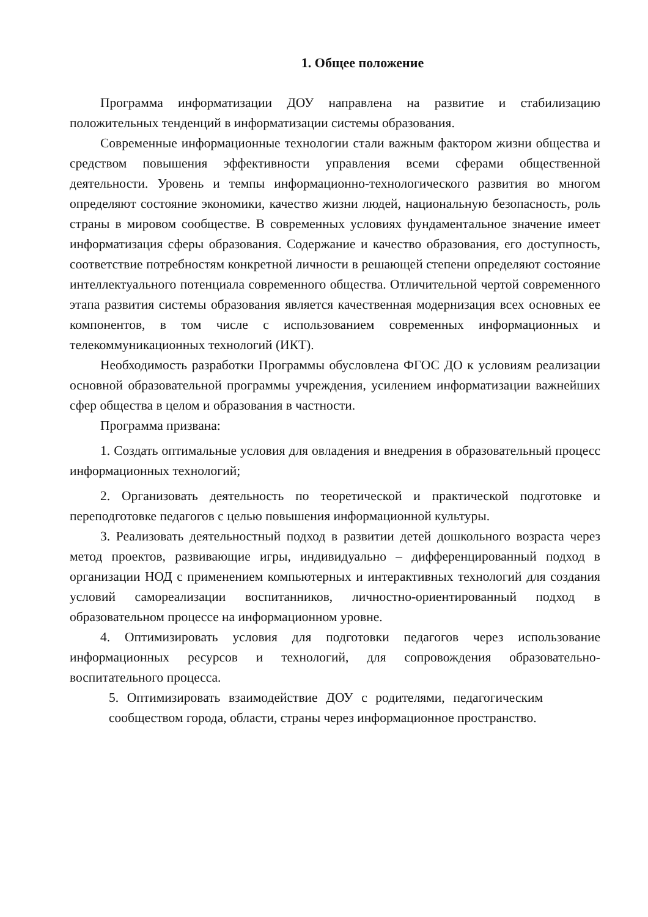1. Общее положение
Программа информатизации ДОУ направлена на развитие и стабилизацию положительных тенденций в информатизации системы образования.
Современные информационные технологии стали важным фактором жизни общества и средством повышения эффективности управления всеми сферами общественной деятельности. Уровень и темпы информационно-технологического развития во многом определяют состояние экономики, качество жизни людей, национальную безопасность, роль страны в мировом сообществе. В современных условиях фундаментальное значение имеет информатизация сферы образования. Содержание и качество образования, его доступность, соответствие потребностям конкретной личности в решающей степени определяют состояние интеллектуального потенциала современного общества. Отличительной чертой современного этапа развития системы образования является качественная модернизация всех основных ее компонентов, в том числе с использованием современных информационных и телекоммуникационных технологий (ИКТ).
Необходимость разработки Программы обусловлена ФГОС ДО к условиям реализации основной образовательной программы учреждения, усилением информатизации важнейших сфер общества в целом и образования в частности.
Программа призвана:
1. Создать оптимальные условия для овладения и внедрения в образовательный процесс информационных технологий;
2. Организовать деятельность по теоретической и практической подготовке и переподготовке педагогов с целью повышения информационной культуры.
3. Реализовать деятельностный подход в развитии детей дошкольного возраста через метод проектов, развивающие игры, индивидуально – дифференцированный подход в организации НОД с применением компьютерных и интерактивных технологий для создания условий самореализации воспитанников, личностно-ориентированный подход в образовательном процессе на информационном уровне.
4. Оптимизировать условия для подготовки педагогов через использование информационных ресурсов и технологий, для сопровождения образовательно- воспитательного процесса.
5. Оптимизировать взаимодействие ДОУ с родителями, педагогическим сообществом города, области, страны через информационное пространство.